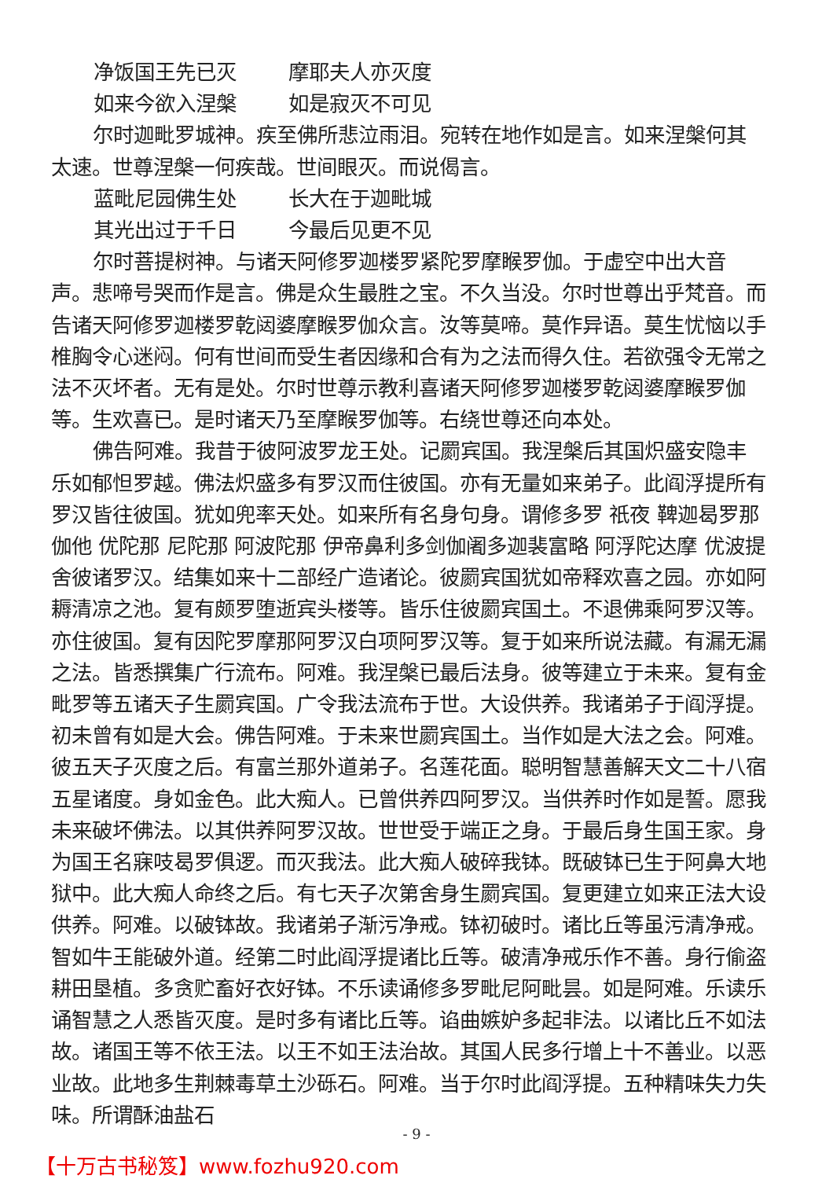净饭国王先已灭 摩耶夫人亦灭度
如来今欲入涅槃 如是寂灭不可见
尔时迦毗罗城神。疾至佛所悲泣雨泪。宛转在地作如是言。如来涅槃何其太速。世尊涅槃一何疾哉。世间眼灭。而说偈言。
蓝毗尼园佛生处 长大在于迦毗城
其光出过于千日 今最后见更不见
尔时菩提树神。与诸天阿修罗迦楼罗紧陀罗摩睺罗伽。于虚空中出大音声。悲啼号哭而作是言。佛是众生最胜之宝。不久当没。尔时世尊出乎梵音。而告诸天阿修罗迦楼罗乾闼婆摩睺罗伽众言。汝等莫啼。莫作异语。莫生忧恼以手椎胸令心迷闷。何有世间而受生者因缘和合有为之法而得久住。若欲强令无常之法不灭坏者。无有是处。尔时世尊示教利喜诸天阿修罗迦楼罗乾闼婆摩睺罗伽等。生欢喜已。是时诸天乃至摩睺罗伽等。右绕世尊还向本处。
佛告阿难。我昔于彼阿波罗龙王处。记罽宾国。我涅槃后其国炽盛安隐丰乐如郁怛罗越。佛法炽盛多有罗汉而住彼国。亦有无量如来弟子。此阎浮提所有罗汉皆往彼国。犹如兜率天处。如来所有名身句身。谓修多罗 祇夜 鞞迦曷罗那 伽他 优陀那 尼陀那 阿波陀那 伊帝鼻利多剑伽阇多迦裴富略 阿浮陀达摩 优波提舍彼诸罗汉。结集如来十二部经广造诸论。彼罽宾国犹如帝释欢喜之园。亦如阿耨清凉之池。复有颇罗堕逝宾头楼等。皆乐住彼罽宾国土。不退佛乘阿罗汉等。亦住彼国。复有因陀罗摩那阿罗汉白项阿罗汉等。复于如来所说法藏。有漏无漏之法。皆悉撰集广行流布。阿难。我涅槃已最后法身。彼等建立于未来。复有金毗罗等五诸天子生罽宾国。广令我法流布于世。大设供养。我诸弟子于阎浮提。初未曾有如是大会。佛告阿难。于未来世罽宾国土。当作如是大法之会。阿难。彼五天子灭度之后。有富兰那外道弟子。名莲花面。聪明智慧善解天文二十八宿五星诸度。身如金色。此大痴人。已曾供养四阿罗汉。当供养时作如是誓。愿我未来破坏佛法。以其供养阿罗汉故。世世受于端正之身。于最后身生国王家。身为国王名寐吱曷罗俱逻。而灭我法。此大痴人破碎我钵。既破钵已生于阿鼻大地狱中。此大痴人命终之后。有七天子次第舍身生罽宾国。复更建立如来正法大设供养。阿难。以破钵故。我诸弟子渐污净戒。钵初破时。诸比丘等虽污清净戒。智如牛王能破外道。经第二时此阎浮提诸比丘等。破清净戒乐作不善。身行偷盗耕田垦植。多贪贮畜好衣好钵。不乐读诵修多罗毗尼阿毗昙。如是阿难。乐读乐诵智慧之人悉皆灭度。是时多有诸比丘等。谄曲嫉妒多起非法。以诸比丘不如法故。诸国王等不依王法。以王不如王法治故。其国人民多行增上十不善业。以恶业故。此地多生荆棘毒草土沙砾石。阿难。当于尔时此阎浮提。五种精味失力失味。所谓酥油盐石
- 9 -
【十万古书秘笈】www.fozhu920.com